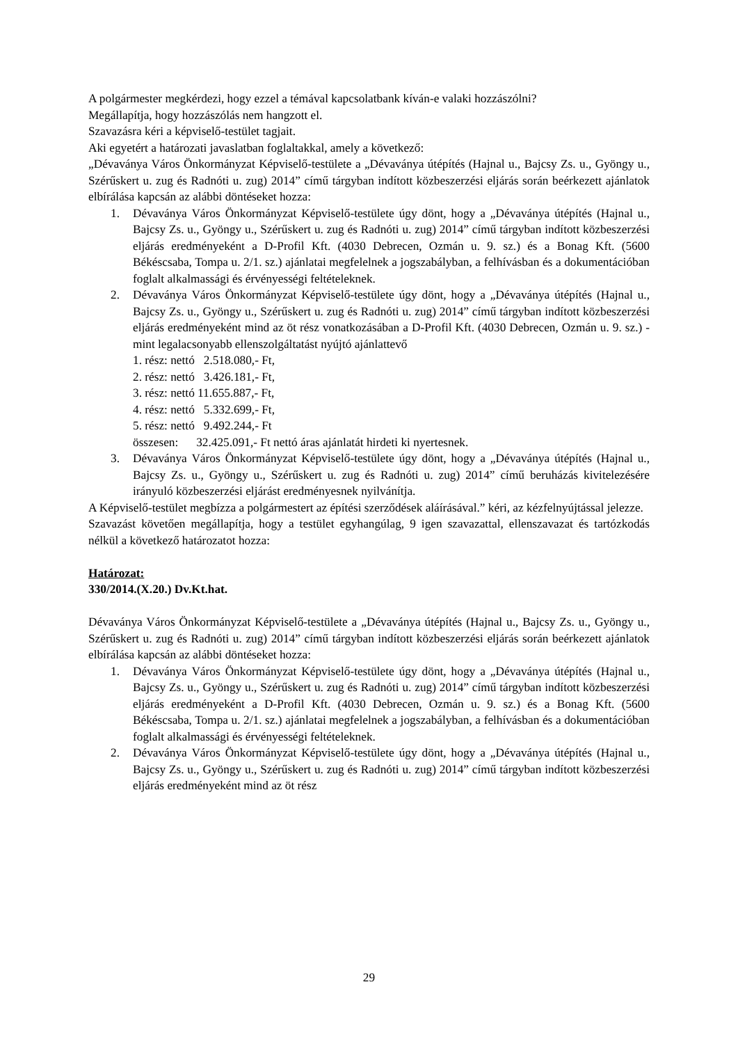A polgármester megkérdezi, hogy ezzel a témával kapcsolatbank kíván-e valaki hozzászólni?
Megállapítja, hogy hozzászólás nem hangzott el.
Szavazásra kéri a képviselő-testület tagjait.
Aki egyetért a határozati javaslatban foglaltakkal, amely a következő:
„Dévaványa Város Önkormányzat Képviselő-testülete a „Dévaványa útépítés (Hajnal u., Bajcsy Zs. u., Gyöngy u., Szérűskert u. zug és Radnóti u. zug) 2014” című tárgyban indított közbeszerzési eljárás során beérkezett ajánlatok elbírálása kapcsán az alábbi döntéseket hozza:
1. Dévaványa Város Önkormányzat Képviselő-testülete úgy dönt, hogy a „Dévaványa útépítés (Hajnal u., Bajcsy Zs. u., Gyöngy u., Szérűskert u. zug és Radnóti u. zug) 2014” című tárgyban indított közbeszerzési eljárás eredményeként a D-Profil Kft. (4030 Debrecen, Ozmán u. 9. sz.) és a Bonag Kft. (5600 Békéscsaba, Tompa u. 2/1. sz.) ajánlatai megfelelnek a jogszabályban, a felhívásban és a dokumentációban foglalt alkalmassági és érvényességi feltételeknek.
2. Dévaványa Város Önkormányzat Képviselő-testülete úgy dönt, hogy a „Dévaványa útépítés (Hajnal u., Bajcsy Zs. u., Gyöngy u., Szérűskert u. zug és Radnóti u. zug) 2014” című tárgyban indított közbeszerzési eljárás eredményeként mind az öt rész vonatkozásában a D-Profil Kft. (4030 Debrecen, Ozmán u. 9. sz.) - mint legalacsonyabb ellenszolgáltatást nyújtó ajánlattevő
1. rész: nettó 2.518.080,- Ft,
2. rész: nettó 3.426.181,- Ft,
3. rész: nettó 11.655.887,- Ft,
4. rész: nettó 5.332.699,- Ft,
5. rész: nettó 9.492.244,- Ft
összesen: 32.425.091,- Ft nettó áras ajánlatát hirdeti ki nyertesnek.
3. Dévaványa Város Önkormányzat Képviselő-testülete úgy dönt, hogy a „Dévaványa útépítés (Hajnal u., Bajcsy Zs. u., Gyöngy u., Szérűskert u. zug és Radnóti u. zug) 2014” című beruházás kivitelezésére irányuló közbeszerzési eljárást eredményesnek nyilvánítja.
A Képviselő-testület megbízza a polgármestert az építési szerződések aláírásával.” kéri, az kézfelnyújtással jelezze.
Szavazást követően megállapítja, hogy a testület egyhangúlag, 9 igen szavazattal, ellenszavazat és tartózkodás nélkül a következő határozatot hozza:
Határozat:
330/2014.(X.20.) Dv.Kt.hat.
Dévaványa Város Önkormányzat Képviselő-testülete a „Dévaványa útépítés (Hajnal u., Bajcsy Zs. u., Gyöngy u., Szérűskert u. zug és Radnóti u. zug) 2014” című tárgyban indított közbeszerzési eljárás során beérkezett ajánlatok elbírálása kapcsán az alábbi döntéseket hozza:
1. Dévaványa Város Önkormányzat Képviselő-testülete úgy dönt, hogy a „Dévaványa útépítés (Hajnal u., Bajcsy Zs. u., Gyöngy u., Szérűskert u. zug és Radnóti u. zug) 2014” című tárgyban indított közbeszerzési eljárás eredményeként a D-Profil Kft. (4030 Debrecen, Ozmán u. 9. sz.) és a Bonag Kft. (5600 Békéscsaba, Tompa u. 2/1. sz.) ajánlatai megfelelnek a jogszabályban, a felhívásban és a dokumentációban foglalt alkalmassági és érvényességi feltételeknek.
2. Dévaványa Város Önkormányzat Képviselő-testülete úgy dönt, hogy a „Dévaványa útépítés (Hajnal u., Bajcsy Zs. u., Gyöngy u., Szérűskert u. zug és Radnóti u. zug) 2014” című tárgyban indított közbeszerzési eljárás eredményeként mind az öt rész
29